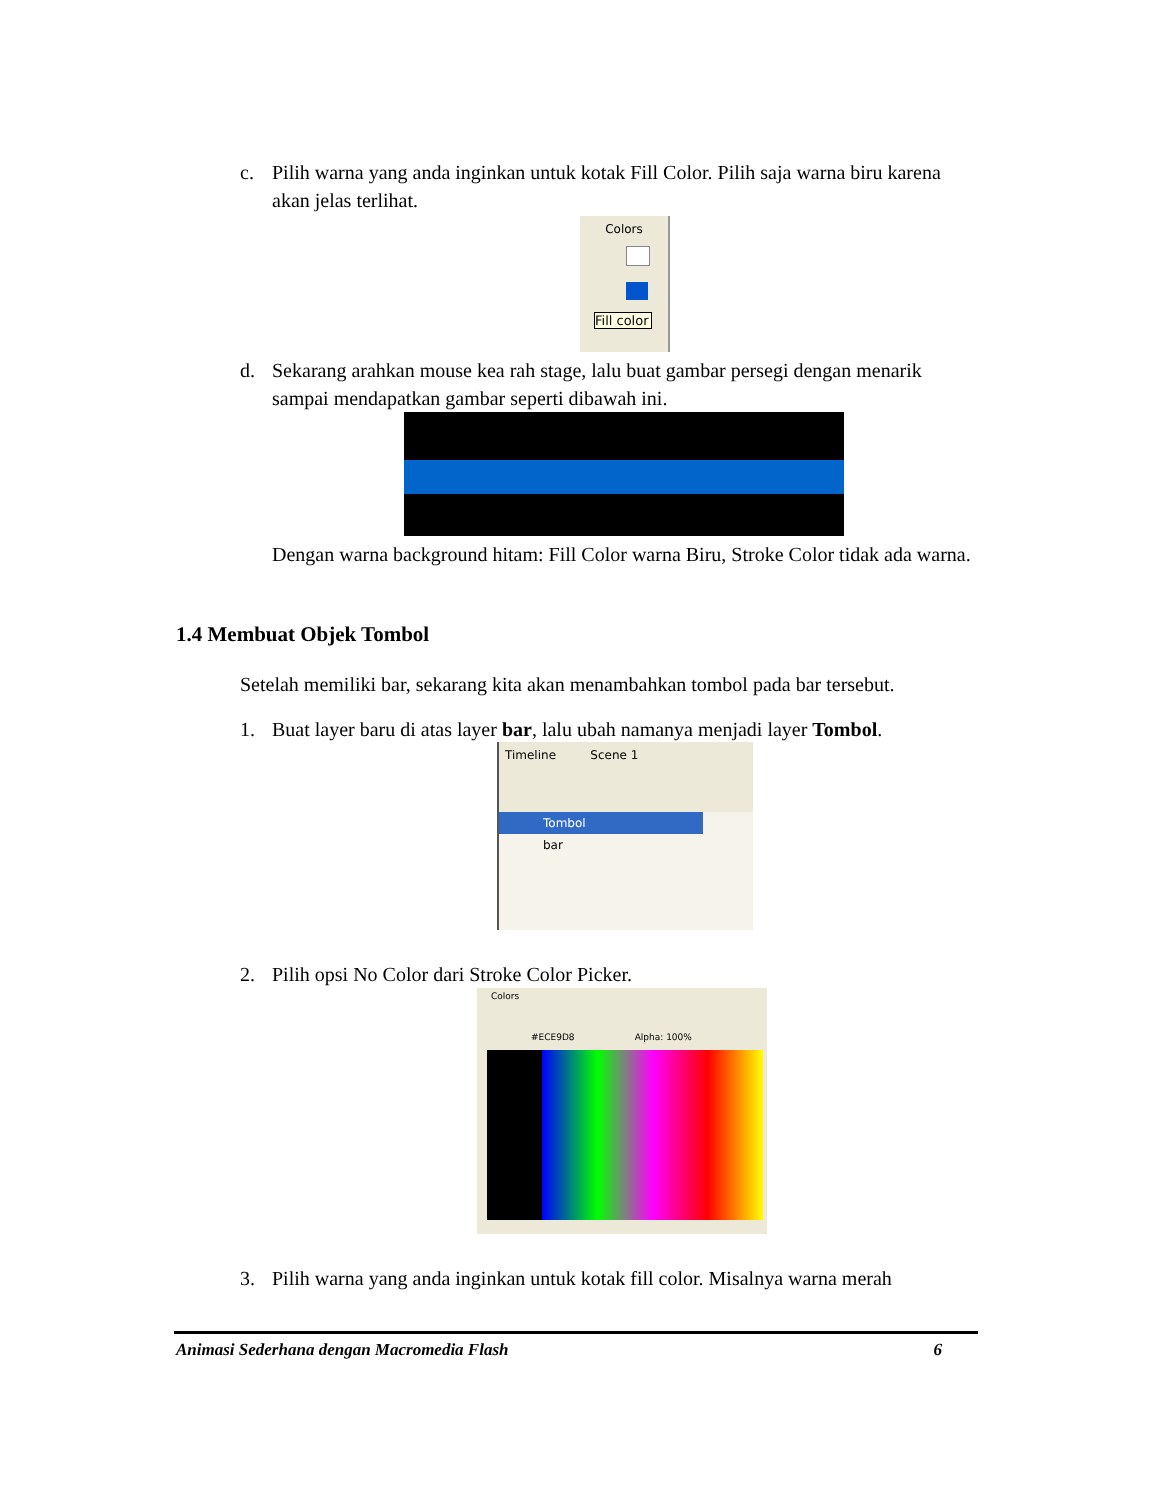c.
Pilih warna yang anda inginkan untuk kotak Fill Color. Pilih saja warna biru karena akan jelas terlihat.
Colors
Fill color
d.
Sekarang arahkan mouse kea rah stage, lalu buat gambar persegi dengan menarik sampai mendapatkan gambar seperti dibawah ini.
Dengan warna background hitam: Fill Color warna Biru, Stroke Color tidak ada warna.
1.4 Membuat Objek Tombol
Setelah memiliki bar, sekarang kita akan menambahkan tombol pada bar tersebut.
1.
Buat layer baru di atas layer bar, lalu ubah namanya menjadi layer Tombol.
Timeline Scene 1
Tombol
bar
2.
Pilih opsi No Color dari Stroke Color Picker.
Colors
#ECE9D8 Alpha: 100%
3.
Pilih warna yang anda inginkan untuk kotak fill color. Misalnya warna merah
Animasi Sederhana dengan Macromedia Flash 6